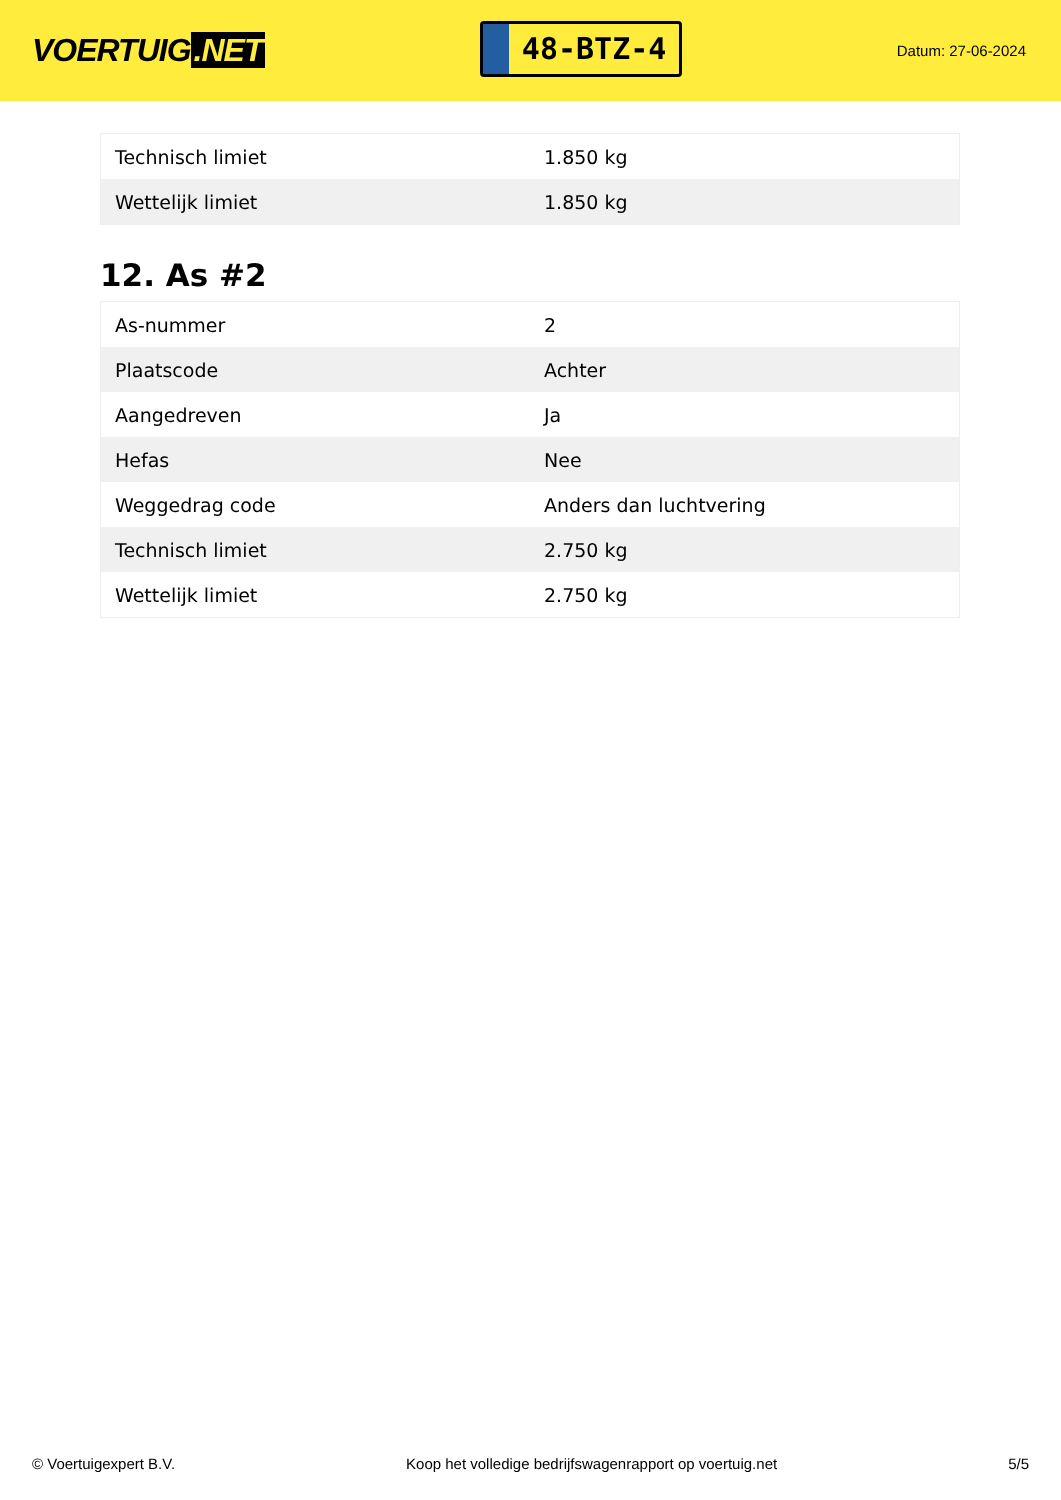VOERTUIG.NET
48-BTZ-4
Datum: 27-06-2024
| Technisch limiet | 1.850 kg |
| Wettelijk limiet | 1.850 kg |
12. As #2
| As-nummer | 2 |
| Plaatscode | Achter |
| Aangedreven | Ja |
| Hefas | Nee |
| Weggedrag code | Anders dan luchtvering |
| Technisch limiet | 2.750 kg |
| Wettelijk limiet | 2.750 kg |
© Voertuigexpert B.V. Koop het volledige bedrijfswagenrapport op voertuig.net 5/5